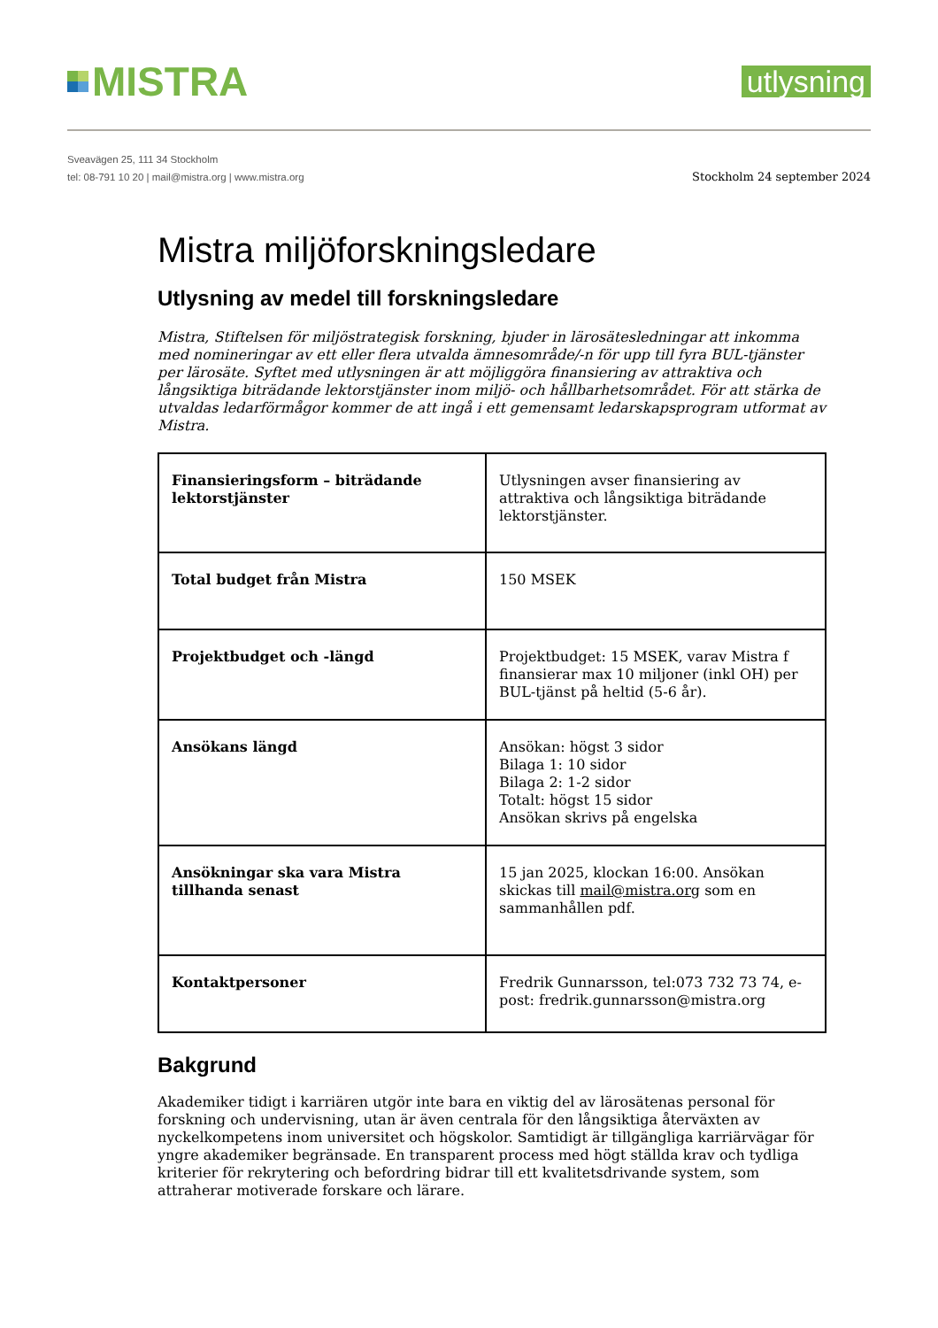MISTRA
utlysning
Sveavägen 25, 111 34 Stockholm
tel: 08-791 10 20 | mail@mistra.org | www.mistra.org
Stockholm 24 september 2024
Mistra miljöforskningsledare
Utlysning av medel till forskningsledare
Mistra, Stiftelsen för miljöstrategisk forskning, bjuder in lärosätesledningar att inkomma med nomineringar av ett eller flera utvalda ämnesområde/-n för upp till fyra BUL-tjänster per lärosäte. Syftet med utlysningen är att möjliggöra finansiering av attraktiva och långsiktiga biträdande lektorstjänster inom miljö- och hållbarhetsområdet. För att stärka de utvaldas ledarförmågor kommer de att ingå i ett gemensamt ledarskapsprogram utformat av Mistra.
| Finansieringsform – biträdande lektorstjänster | Utlysningen avser finansiering av attraktiva och långsiktiga biträdande lektorstjänster. |
| Total budget från Mistra | 150 MSEK |
| Projektbudget och -längd | Projektbudget: 15 MSEK, varav Mistra f finansierar max 10 miljoner (inkl OH) per BUL-tjänst på heltid (5-6 år). |
| Ansökans längd | Ansökan: högst 3 sidor Bilaga 1: 10 sidor Bilaga 2: 1-2 sidor Totalt: högst 15 sidor Ansökan skrivs på engelska |
| Ansökningar ska vara Mistra tillhanda senast | 15 jan 2025, klockan 16:00. Ansökan skickas till mail@mistra.org som en sammanhållen pdf. |
| Kontaktpersoner | Fredrik Gunnarsson, tel:073 732 73 74, e-post: fredrik.gunnarsson@mistra.org |
Bakgrund
Akademiker tidigt i karriären utgör inte bara en viktig del av lärosätenas personal för forskning och undervisning, utan är även centrala för den långsiktiga återväxten av nyckelkompetens inom universitet och högskolor. Samtidigt är tillgängliga karriärvägar för yngre akademiker begränsade. En transparent process med högt ställda krav och tydliga kriterier för rekrytering och befordring bidrar till ett kvalitetsdrivande system, som attraherar motiverade forskare och lärare.